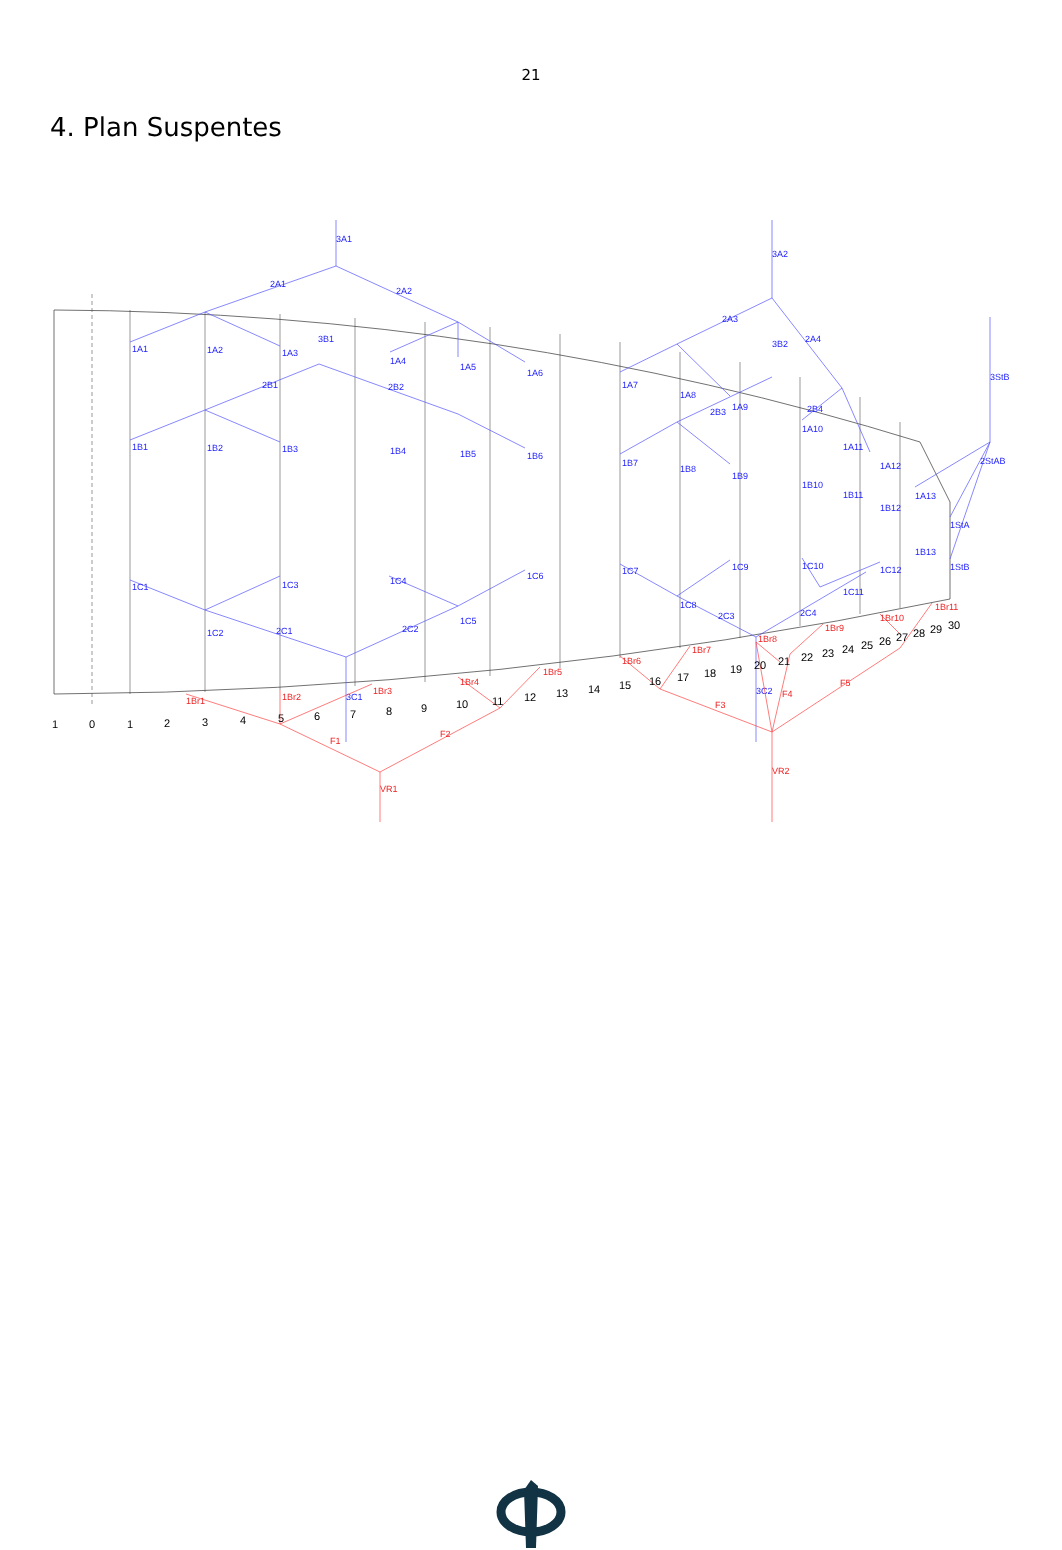21
4. Plan Suspentes
3A1
2A1
2A2
3A2
2A3
2A4
3B2
3StB
2StAB
1A1
1A2
1A3
1A4
1A5
1A6
1A7
1A8
1A9
1A10
1A11
1A12
1A13
1StA
1StB
3B1
2B1
2B2
2B3
2B4
1B1
1B2
1B3
1B4
1B5
1B6
1B7
1B8
1B9
1B10
1B11
1B12
1B13
1C1
1C2
1C3
1C4
1C5
1C6
1C7
1C8
1C9
1C10
1C11
1C12
2C1
2C2
2C3
2C4
3C1
3C2
1Br1
1Br2
1Br3
1Br4
1Br5
1Br6
1Br7
1Br8
1Br9
1Br10
1Br11
F1
F2
F3
F4
F5
VR1
VR2
1
0
1
2
3
4
5
6
7
8
9
10
11
12
13
14
15
16
17
18
19
20
21
22
23
24
25
26
27
28
29
30